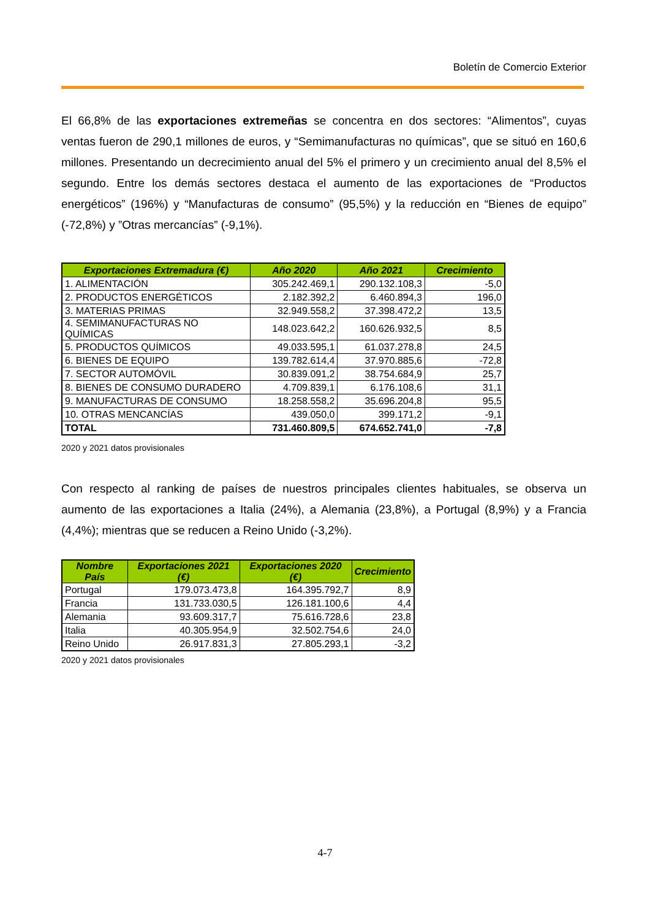Boletín de Comercio Exterior
El 66,8% de las exportaciones extremeñas se concentra en dos sectores: “Alimentos”, cuyas ventas fueron de 290,1 millones de euros, y “Semimanufacturas no químicas”, que se situó en 160,6 millones. Presentando un decrecimiento anual del 5% el primero y un crecimiento anual del 8,5% el segundo. Entre los demás sectores destaca el aumento de las exportaciones de “Productos energéticos” (196%) y “Manufacturas de consumo” (95,5%) y la reducción en “Bienes de equipo” (-72,8%) y ”Otras mercancías” (-9,1%).
| Exportaciones Extremadura (€) | Año 2020 | Año 2021 | Crecimiento |
| --- | --- | --- | --- |
| 1. ALIMENTACIÓN | 305.242.469,1 | 290.132.108,3 | -5,0 |
| 2. PRODUCTOS ENERGÉTICOS | 2.182.392,2 | 6.460.894,3 | 196,0 |
| 3. MATERIAS PRIMAS | 32.949.558,2 | 37.398.472,2 | 13,5 |
| 4. SEMIMANUFACTURAS NO QUÍMICAS | 148.023.642,2 | 160.626.932,5 | 8,5 |
| 5. PRODUCTOS QUÍMICOS | 49.033.595,1 | 61.037.278,8 | 24,5 |
| 6. BIENES DE EQUIPO | 139.782.614,4 | 37.970.885,6 | -72,8 |
| 7. SECTOR AUTOMÓVIL | 30.839.091,2 | 38.754.684,9 | 25,7 |
| 8. BIENES DE CONSUMO DURADERO | 4.709.839,1 | 6.176.108,6 | 31,1 |
| 9. MANUFACTURAS DE CONSUMO | 18.258.558,2 | 35.696.204,8 | 95,5 |
| 10. OTRAS MENCANCÍAS | 439.050,0 | 399.171,2 | -9,1 |
| TOTAL | 731.460.809,5 | 674.652.741,0 | -7,8 |
2020 y 2021 datos provisionales
Con respecto al ranking de países de nuestros principales clientes habituales, se observa un aumento de las exportaciones a Italia (24%), a Alemania (23,8%), a Portugal (8,9%) y a Francia (4,4%); mientras que se reducen a Reino Unido (-3,2%).
| Nombre País | Exportaciones 2021 (€) | Exportaciones 2020 (€) | Crecimiento |
| --- | --- | --- | --- |
| Portugal | 179.073.473,8 | 164.395.792,7 | 8,9 |
| Francia | 131.733.030,5 | 126.181.100,6 | 4,4 |
| Alemania | 93.609.317,7 | 75.616.728,6 | 23,8 |
| Italia | 40.305.954,9 | 32.502.754,6 | 24,0 |
| Reino Unido | 26.917.831,3 | 27.805.293,1 | -3,2 |
2020 y 2021 datos provisionales
4-7